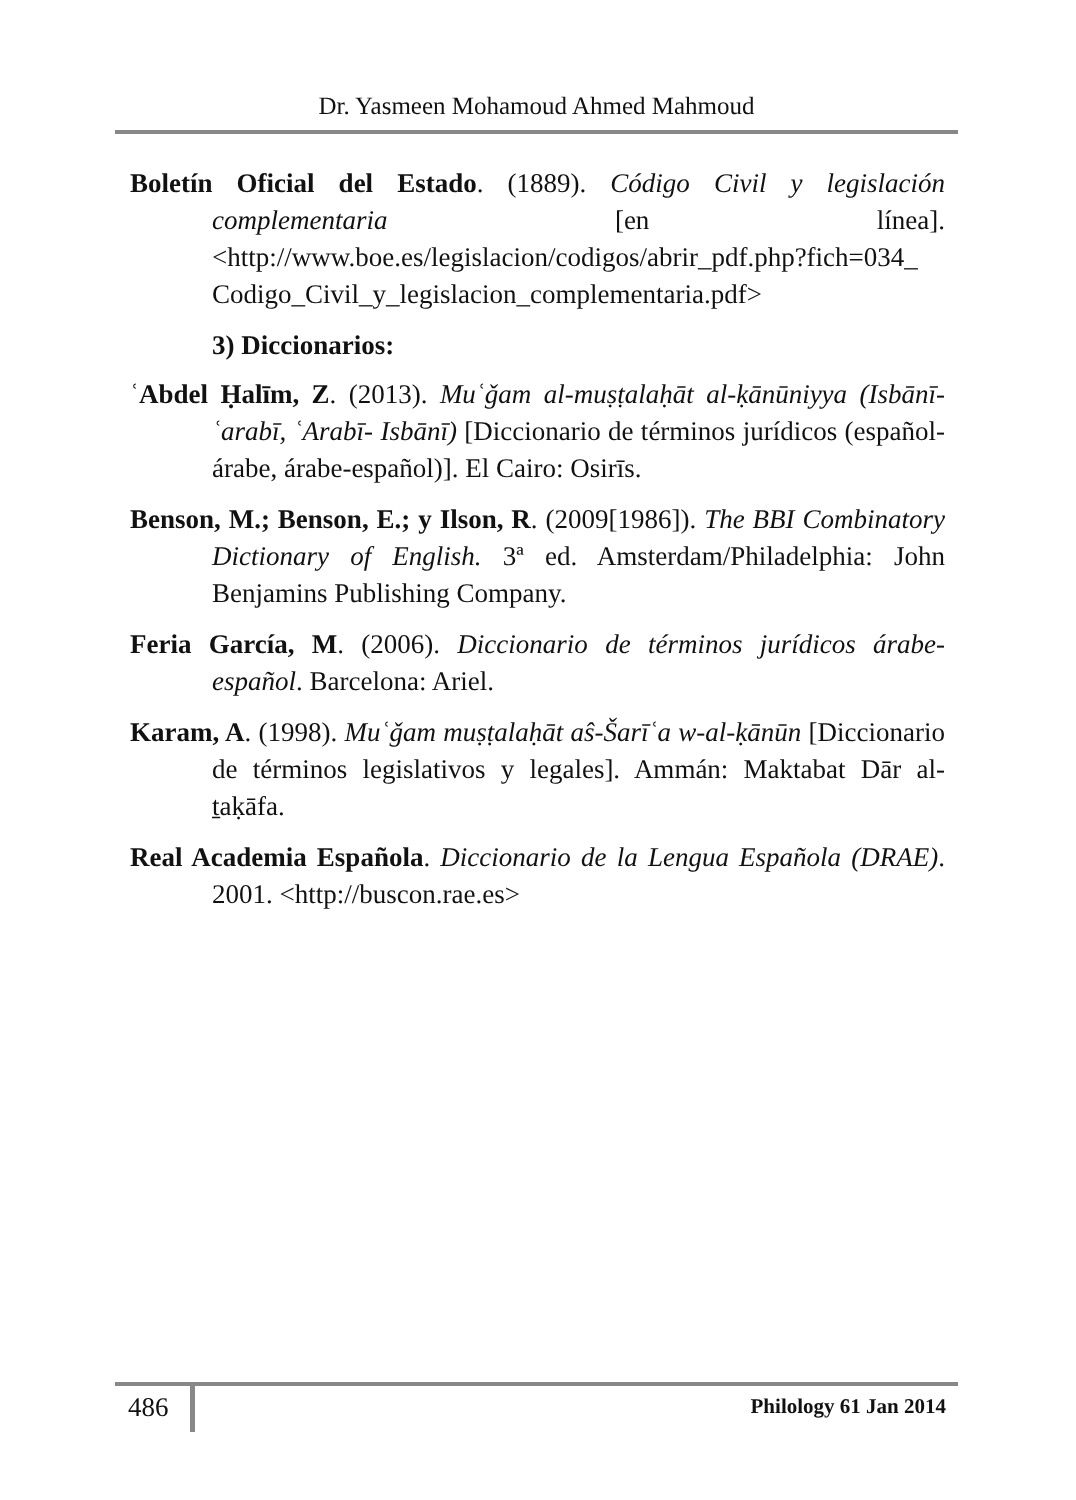Dr. Yasmeen Mohamoud Ahmed Mahmoud
Boletín Oficial del Estado. (1889). Código Civil y legislación complementaria [en línea]. <http://www.boe.es/legislacion/codigos/abrir_pdf.php?fich=034_ Codigo_Civil_y_legislacion_complementaria.pdf>
3) Diccionarios:
ʿAbdel Ḥalīm, Z. (2013). Muʿǧam al-muṣṭalaḥāt al-ḳānūniyya (Isbānī-ʿarabī, ʿArabī- Isbānī) [Diccionario de términos jurídicos (español-árabe, árabe-español)]. El Cairo: Osirīs.
Benson, M.; Benson, E.; y Ilson, R. (2009[1986]). The BBI Combinatory Dictionary of English. 3ª ed. Amsterdam/Philadelphia: John Benjamins Publishing Company.
Feria García, M. (2006). Diccionario de términos jurídicos árabe-español. Barcelona: Ariel.
Karam, A. (1998). Muʿǧam muṣṭalaḥāt aŝ-Šarīʿa w-al-ḳānūn [Diccionario de términos legislativos y legales]. Ammán: Maktabat Dār al-ṯaḳāfa.
Real Academia Española. Diccionario de la Lengua Española (DRAE). 2001. <http://buscon.rae.es>
486 Philology 61 Jan 2014